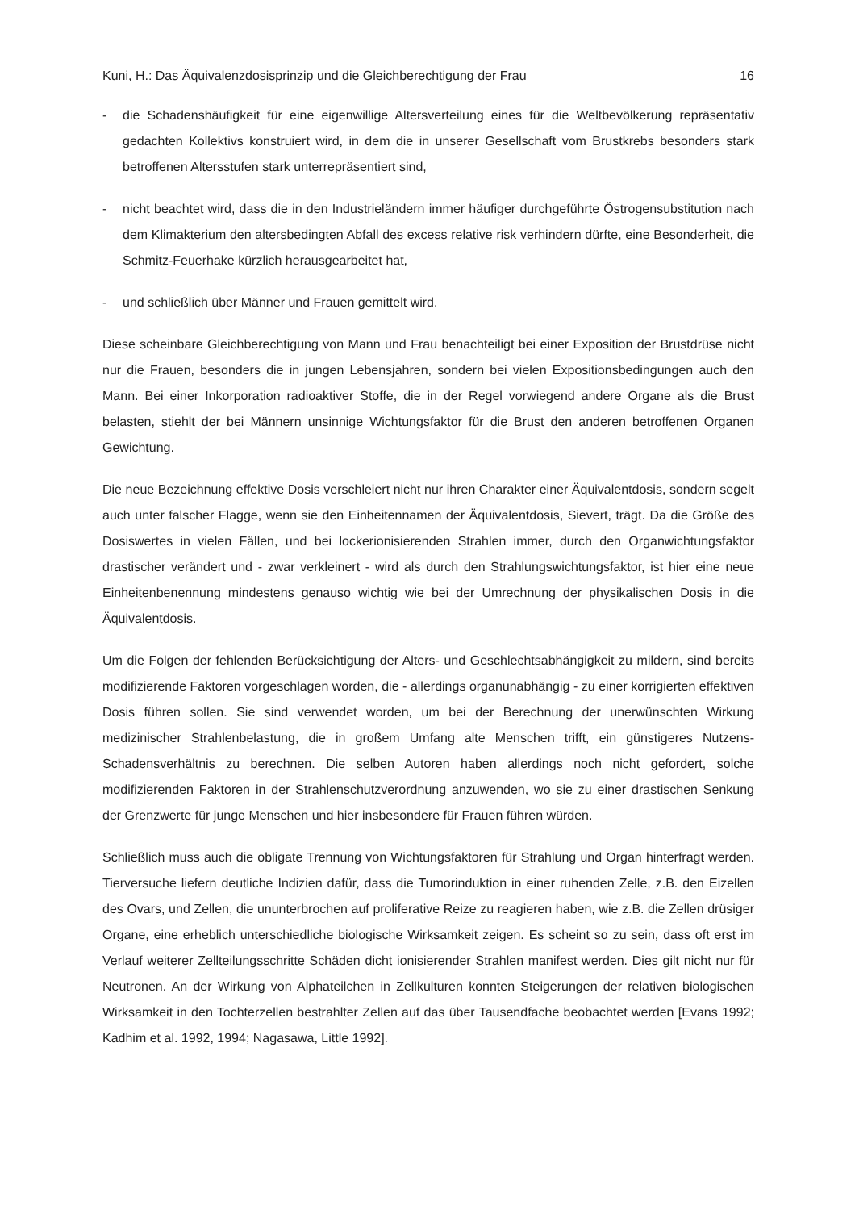Kuni, H.: Das Äquivalenzdosisprinzip und die Gleichberechtigung der Frau 16
- die Schadenshäufigkeit für eine eigenwillige Altersverteilung eines für die Weltbevölkerung repräsentativ gedachten Kollektivs konstruiert wird, in dem die in unserer Gesellschaft vom Brustkrebs besonders stark betroffenen Altersstufen stark unterrepräsentiert sind,
- nicht beachtet wird, dass die in den Industrieländern immer häufiger durchgeführte Östrogensubstitution nach dem Klimakterium den altersbedingten Abfall des excess relative risk verhindern dürfte, eine Besonderheit, die Schmitz-Feuerhake kürzlich herausgearbeitet hat,
- und schließlich über Männer und Frauen gemittelt wird.
Diese scheinbare Gleichberechtigung von Mann und Frau benachteiligt bei einer Exposition der Brustdrüse nicht nur die Frauen, besonders die in jungen Lebensjahren, sondern bei vielen Expositionsbedingungen auch den Mann. Bei einer Inkorporation radioaktiver Stoffe, die in der Regel vorwiegend andere Organe als die Brust belasten, stiehlt der bei Männern unsinnige Wichtungsfaktor für die Brust den anderen betroffenen Organen Gewichtung.
Die neue Bezeichnung effektive Dosis verschleiert nicht nur ihren Charakter einer Äquivalentdosis, sondern segelt auch unter falscher Flagge, wenn sie den Einheitennamen der Äquivalentdosis, Sievert, trägt. Da die Größe des Dosiswertes in vielen Fällen, und bei lockerionisierenden Strahlen immer, durch den Organwichtungsfaktor drastischer verändert und - zwar verkleinert - wird als durch den Strahlungswichtungsfaktor, ist hier eine neue Einheitenbenennung mindestens genauso wichtig wie bei der Umrechnung der physikalischen Dosis in die Äquivalentdosis.
Um die Folgen der fehlenden Berücksichtigung der Alters- und Geschlechtsabhängigkeit zu mildern, sind bereits modifizierende Faktoren vorgeschlagen worden, die - allerdings organunabhängig - zu einer korrigierten effektiven Dosis führen sollen. Sie sind verwendet worden, um bei der Berechnung der unerwünschten Wirkung medizinischer Strahlenbelastung, die in großem Umfang alte Menschen trifft, ein günstigeres Nutzens-Schadensverhältnis zu berechnen. Die selben Autoren haben allerdings noch nicht gefordert, solche modifizierenden Faktoren in der Strahlenschutzverordnung anzuwenden, wo sie zu einer drastischen Senkung der Grenzwerte für junge Menschen und hier insbesondere für Frauen führen würden.
Schließlich muss auch die obligate Trennung von Wichtungsfaktoren für Strahlung und Organ hinterfragt werden. Tierversuche liefern deutliche Indizien dafür, dass die Tumorinduktion in einer ruhenden Zelle, z.B. den Eizellen des Ovars, und Zellen, die ununterbrochen auf proliferative Reize zu reagieren haben, wie z.B. die Zellen drüsiger Organe, eine erheblich unterschiedliche biologische Wirksamkeit zeigen. Es scheint so zu sein, dass oft erst im Verlauf weiterer Zellteilungsschritte Schäden dicht ionisierender Strahlen manifest werden. Dies gilt nicht nur für Neutronen. An der Wirkung von Alphateilchen in Zellkulturen konnten Steigerungen der relativen biologischen Wirksamkeit in den Tochterzellen bestrahlter Zellen auf das über Tausendfache beobachtet werden [Evans 1992; Kadhim et al. 1992, 1994; Nagasawa, Little 1992].